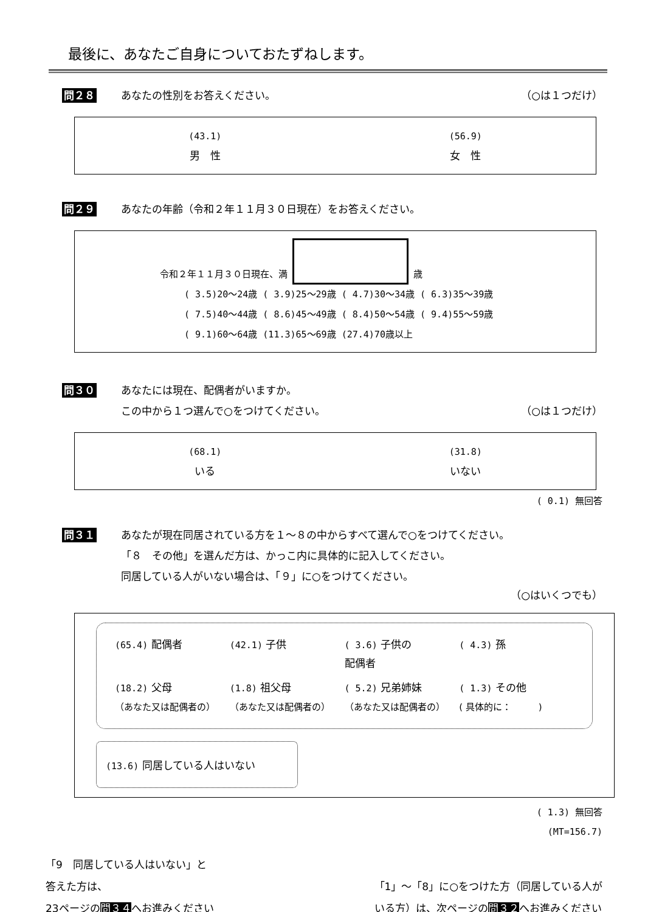最後に、あなたご自身についておたずねします。
問２８ あなたの性別をお答えください。 （○は１つだけ）
(43.1)
男　性
(56.9)
女　性
問２９ あなたの年齢（令和２年１１月３０日現在）をお答えください。
令和２年１１月３０日現在、満 歳
( 3.5)20～24歳 ( 3.9)25～29歳 ( 4.7)30～34歳 ( 6.3)35～39歳
( 7.5)40～44歳 ( 8.6)45～49歳 ( 8.4)50～54歳 ( 9.4)55～59歳
( 9.1)60～64歳 (11.3)65～69歳 (27.4)70歳以上
問３０ あなたには現在、配偶者がいますか。
この中から１つ選んで○をつけてください。 （○は１つだけ）
(68.1)
いる
(31.8)
いない
( 0.1) 無回答
問３１ あなたが現在同居されている方を１～８の中からすべて選んで○をつけてください。
「８　その他」を選んだ方は、かっこ内に具体的に記入してください。
同居している人がいない場合は、「９」に○をつけてください。
（○はいくつでも）
(65.4) 配偶者
(42.1) 子供
( 3.6) 子供の
配偶者
( 4.3) 孫
(18.2) 父母
（あなた又は配偶者の）
(1.8) 祖父母
（あなた又は配偶者の）
( 5.2) 兄弟姉妹
（あなた又は配偶者の）
( 1.3) その他
( 具体的に：　　　)
(13.6) 同居している人はいない
( 1.3) 無回答
(MT=156.7)
「9　同居している人はいない」と
答えた方は、
23ページの問３４へお進みください
「1」～「8」に○をつけた方（同居している人が
いる方）は、次ページの問３２へお進みください